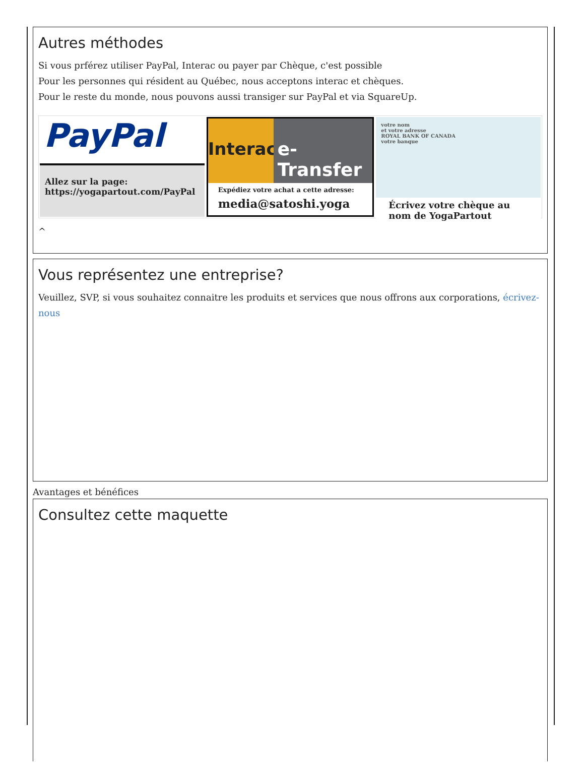Autres méthodes
Si vous prférez utiliser PayPal, Interac ou payer par Chèque, c'est possible
Pour les personnes qui résident au Québec, nous acceptons interac et chèques.
Pour le reste du monde, nous pouvons aussi transiger sur PayPal et via SquareUp.
PayPal
Allez sur la page:
https://yogapartout.com/PayPal
Interac
e-Transfer
Expédiez votre achat a cette adresse:
media@satoshi.yoga
votre nom
et votre adresse
ROYAL BANK OF CANADA
votre banque
Écrivez votre chèque au nom de YogaPartout
^
Vous représentez une entreprise?
Veuillez, SVP, si vous souhaitez connaitre les produits et services que nous offrons aux corporations, écrivez-nous
Avantages et bénéfices
Consultez cette maquette